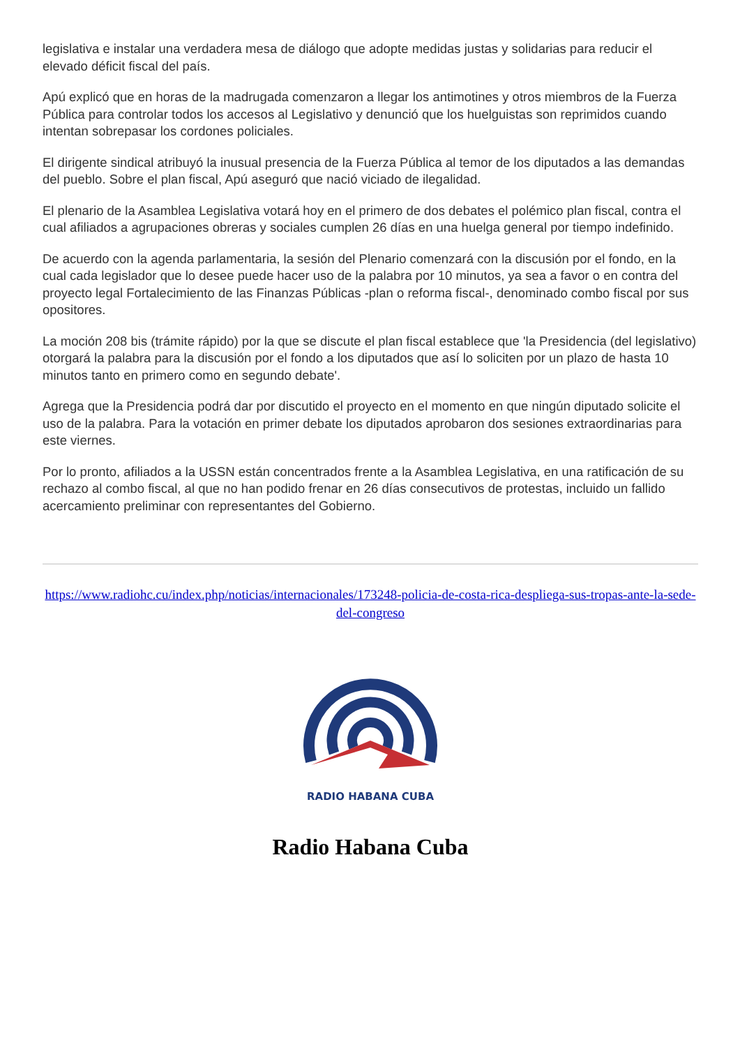legislativa e instalar una verdadera mesa de diálogo que adopte medidas justas y solidarias para reducir el elevado déficit fiscal del país.
Apú explicó que en horas de la madrugada comenzaron a llegar los antimotines y otros miembros de la Fuerza Pública para controlar todos los accesos al Legislativo y denunció que los huelguistas son reprimidos cuando intentan sobrepasar los cordones policiales.
El dirigente sindical atribuyó la inusual presencia de la Fuerza Pública al temor de los diputados a las demandas del pueblo. Sobre el plan fiscal, Apú aseguró que nació viciado de ilegalidad.
El plenario de la Asamblea Legislativa votará hoy en el primero de dos debates el polémico plan fiscal, contra el cual afiliados a agrupaciones obreras y sociales cumplen 26 días en una huelga general por tiempo indefinido.
De acuerdo con la agenda parlamentaria, la sesión del Plenario comenzará con la discusión por el fondo, en la cual cada legislador que lo desee puede hacer uso de la palabra por 10 minutos, ya sea a favor o en contra del proyecto legal Fortalecimiento de las Finanzas Públicas -plan o reforma fiscal-, denominado combo fiscal por sus opositores.
La moción 208 bis (trámite rápido) por la que se discute el plan fiscal establece que 'la Presidencia (del legislativo) otorgará la palabra para la discusión por el fondo a los diputados que así lo soliciten por un plazo de hasta 10 minutos tanto en primero como en segundo debate'.
Agrega que la Presidencia podrá dar por discutido el proyecto en el momento en que ningún diputado solicite el uso de la palabra. Para la votación en primer debate los diputados aprobaron dos sesiones extraordinarias para este viernes.
Por lo pronto, afiliados a la USSN están concentrados frente a la Asamblea Legislativa, en una ratificación de su rechazo al combo fiscal, al que no han podido frenar en 26 días consecutivos de protestas, incluido un fallido acercamiento preliminar con representantes del Gobierno.
https://www.radiohc.cu/index.php/noticias/internacionales/173248-policia-de-costa-rica-despliega-sus-tropas-ante-la-sede-del-congreso
RADIO HABANA CUBA
Radio Habana Cuba